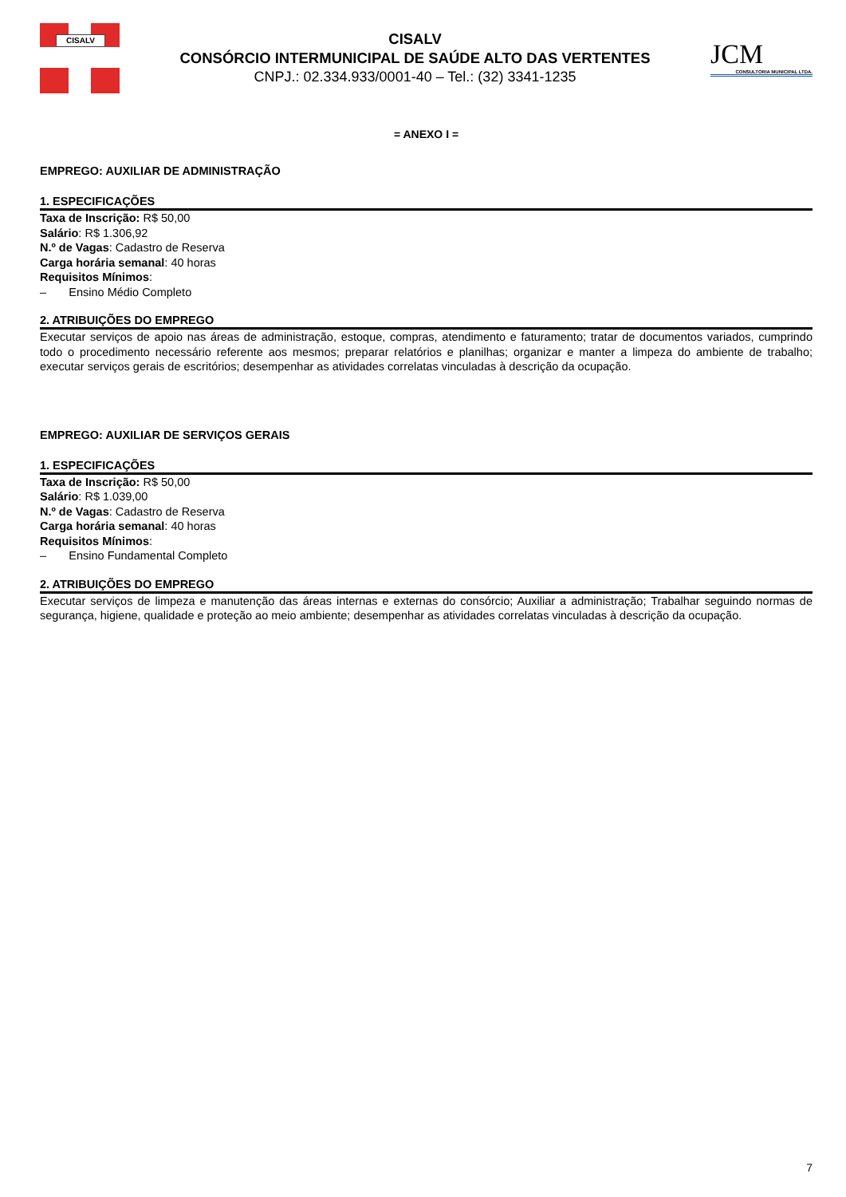CISALV
CISALV
CONSÓRCIO INTERMUNICIPAL DE SAÚDE ALTO DAS VERTENTES
CNPJ.: 02.334.933/0001-40 – Tel.: (32) 3341-1235
JCM
CONSULTORIA MUNICIPAL LTDA.
= ANEXO I =
EMPREGO: AUXILIAR DE ADMINISTRAÇÃO
1. ESPECIFICAÇÕES
Taxa de Inscrição: R$ 50,00
Salário: R$ 1.306,92
N.º de Vagas: Cadastro de Reserva
Carga horária semanal: 40 horas
Requisitos Mínimos:
– Ensino Médio Completo
2. ATRIBUIÇÕES DO EMPREGO
Executar serviços de apoio nas áreas de administração, estoque, compras, atendimento e faturamento; tratar de documentos variados, cumprindo todo o procedimento necessário referente aos mesmos; preparar relatórios e planilhas; organizar e manter a limpeza do ambiente de trabalho; executar serviços gerais de escritórios; desempenhar as atividades correlatas vinculadas à descrição da ocupação.
EMPREGO: AUXILIAR DE SERVIÇOS GERAIS
1. ESPECIFICAÇÕES
Taxa de Inscrição: R$ 50,00
Salário: R$ 1.039,00
N.º de Vagas: Cadastro de Reserva
Carga horária semanal: 40 horas
Requisitos Mínimos:
– Ensino Fundamental Completo
2. ATRIBUIÇÕES DO EMPREGO
Executar serviços de limpeza e manutenção das áreas internas e externas do consórcio; Auxiliar a administração; Trabalhar seguindo normas de segurança, higiene, qualidade e proteção ao meio ambiente; desempenhar as atividades correlatas vinculadas à descrição da ocupação.
7